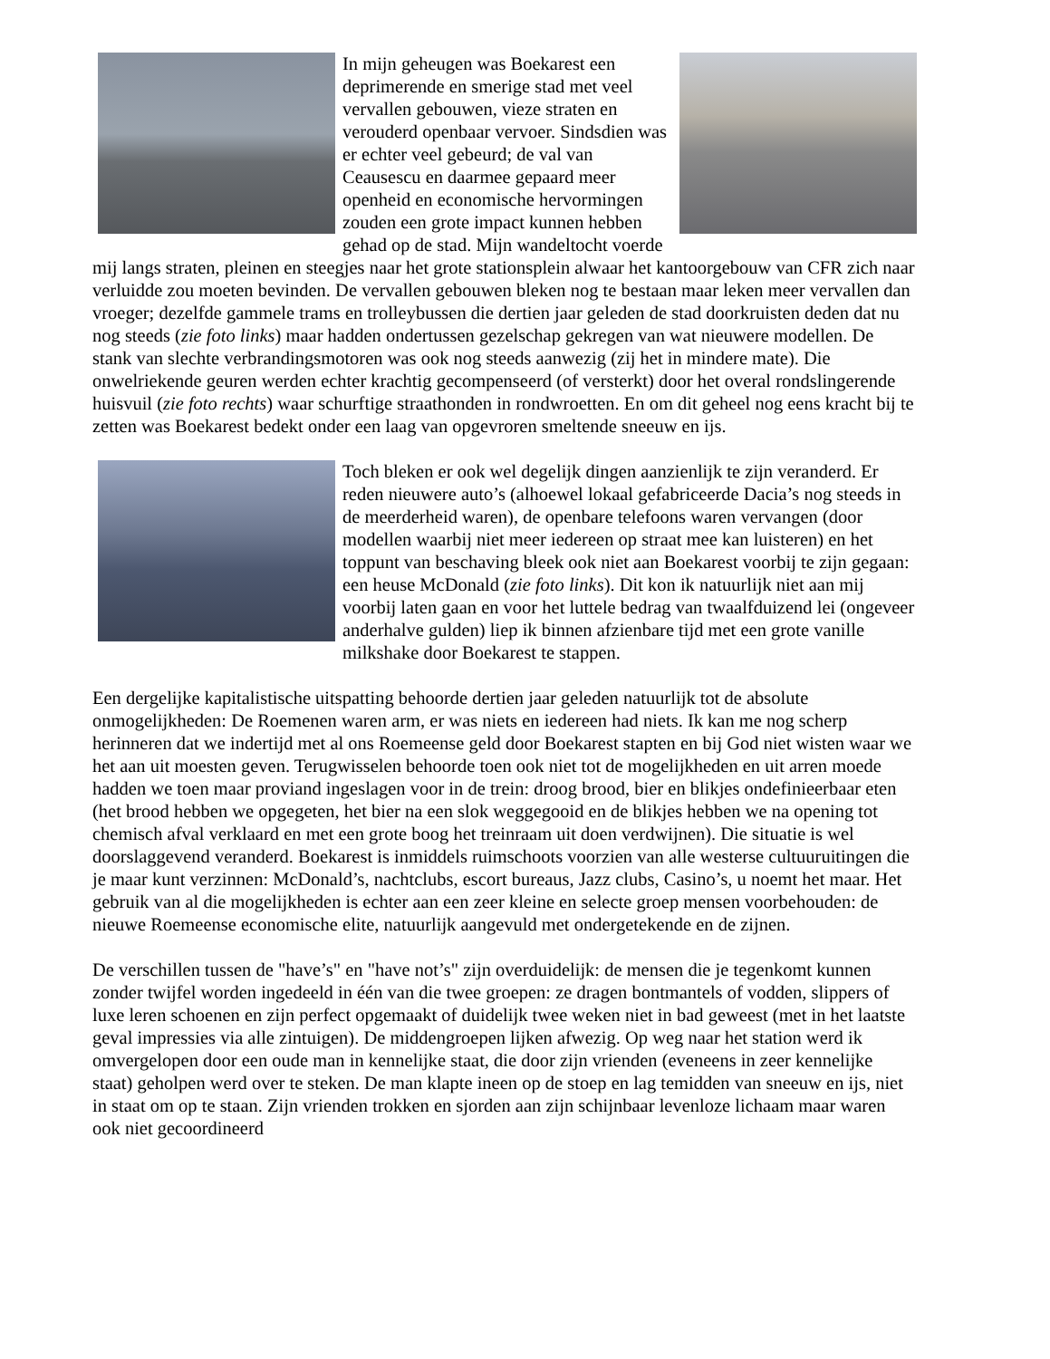In mijn geheugen was Boekarest een deprimerende en smerige stad met veel vervallen gebouwen, vieze straten en verouderd openbaar vervoer. Sindsdien was er echter veel gebeurd; de val van Ceausescu en daarmee gepaard meer openheid en economische hervormingen zouden een grote impact kunnen hebben gehad op de stad. Mijn wandeltocht voerde mij langs straten, pleinen en steegjes naar het grote stationsplein alwaar het kantoorgebouw van CFR zich naar verluidde zou moeten bevinden. De vervallen gebouwen bleken nog te bestaan maar leken meer vervallen dan vroeger; dezelfde gammele trams en trolleybussen die dertien jaar geleden de stad doorkruisten deden dat nu nog steeds (zie foto links) maar hadden ondertussen gezelschap gekregen van wat nieuwere modellen. De stank van slechte verbrandingsmotoren was ook nog steeds aanwezig (zij het in mindere mate). Die onwelriekende geuren werden echter krachtig gecompenseerd (of versterkt) door het overal rondslingerende huisvuil (zie foto rechts) waar schurftige straathonden in rondwroetten. En om dit geheel nog eens kracht bij te zetten was Boekarest bedekt onder een laag van opgevroren smeltende sneeuw en ijs.
Toch bleken er ook wel degelijk dingen aanzienlijk te zijn veranderd. Er reden nieuwere auto’s (alhoewel lokaal gefabriceerde Dacia’s nog steeds in de meerderheid waren), de openbare telefoons waren vervangen (door modellen waarbij niet meer iedereen op straat mee kan luisteren) en het toppunt van beschaving bleek ook niet aan Boekarest voorbij te zijn gegaan: een heuse McDonald (zie foto links). Dit kon ik natuurlijk niet aan mij voorbij laten gaan en voor het luttele bedrag van twaalfduizend lei (ongeveer anderhalve gulden) liep ik binnen afzienbare tijd met een grote vanille milkshake door Boekarest te stappen.
Een dergelijke kapitalistische uitspatting behoorde dertien jaar geleden natuurlijk tot de absolute onmogelijkheden: De Roemenen waren arm, er was niets en iedereen had niets. Ik kan me nog scherp herinneren dat we indertijd met al ons Roemeense geld door Boekarest stapten en bij God niet wisten waar we het aan uit moesten geven. Terugwisselen behoorde toen ook niet tot de mogelijkheden en uit arren moede hadden we toen maar proviand ingeslagen voor in de trein: droog brood, bier en blikjes ondefinieerbaar eten (het brood hebben we opgegeten, het bier na een slok weggegooid en de blikjes hebben we na opening tot chemisch afval verklaard en met een grote boog het treinraam uit doen verdwijnen). Die situatie is wel doorslaggevend veranderd. Boekarest is inmiddels ruimschoots voorzien van alle westerse cultuuruitingen die je maar kunt verzinnen: McDonald’s, nachtclubs, escort bureaus, Jazz clubs, Casino’s, u noemt het maar. Het gebruik van al die mogelijkheden is echter aan een zeer kleine en selecte groep mensen voorbehouden: de nieuwe Roemeense economische elite, natuurlijk aangevuld met ondergetekende en de zijnen.
De verschillen tussen de "have’s" en "have not’s" zijn overduidelijk: de mensen die je tegenkomt kunnen zonder twijfel worden ingedeeld in één van die twee groepen: ze dragen bontmantels of vodden, slippers of luxe leren schoenen en zijn perfect opgemaakt of duidelijk twee weken niet in bad geweest (met in het laatste geval impressies via alle zintuigen). De middengroepen lijken afwezig. Op weg naar het station werd ik omvergelopen door een oude man in kennelijke staat, die door zijn vrienden (eveneens in zeer kennelijke staat) geholpen werd over te steken. De man klapte ineen op de stoep en lag temidden van sneeuw en ijs, niet in staat om op te staan. Zijn vrienden trokken en sjorden aan zijn schijnbaar levenloze lichaam maar waren ook niet gecoordineerd